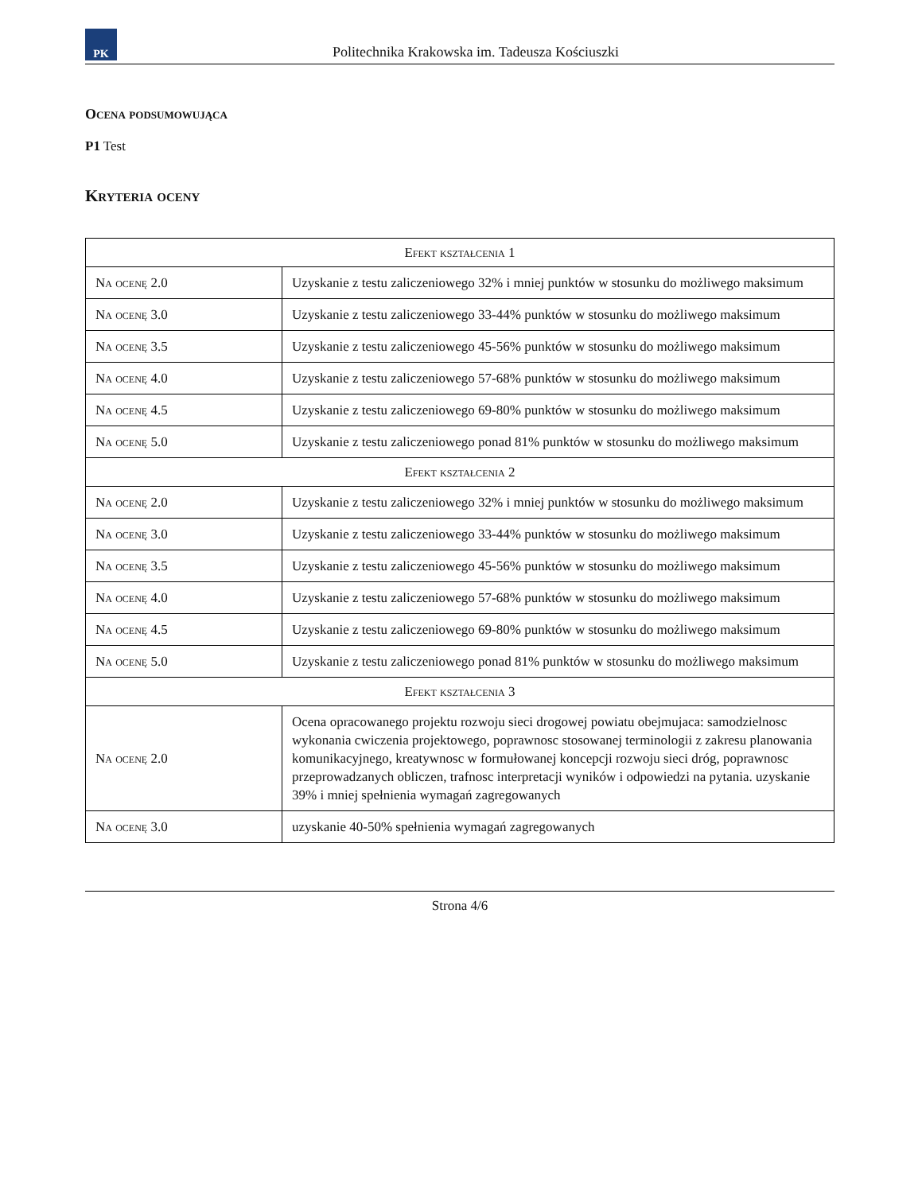PK
Politechnika Krakowska im. Tadeusza Kościuszki
Ocena podsumowująca
P1 Test
Kryteria oceny
| Efekt kształcenia 1 | |
| --- | --- |
| Na ocenę 2.0 | Uzyskanie z testu zaliczeniowego 32% i mniej punktów w stosunku do możliwego maksimum |
| Na ocenę 3.0 | Uzyskanie z testu zaliczeniowego 33-44% punktów w stosunku do możliwego maksimum |
| Na ocenę 3.5 | Uzyskanie z testu zaliczeniowego 45-56% punktów w stosunku do możliwego maksimum |
| Na ocenę 4.0 | Uzyskanie z testu zaliczeniowego 57-68% punktów w stosunku do możliwego maksimum |
| Na ocenę 4.5 | Uzyskanie z testu zaliczeniowego 69-80% punktów w stosunku do możliwego maksimum |
| Na ocenę 5.0 | Uzyskanie z testu zaliczeniowego ponad 81% punktów w stosunku do możliwego maksimum |
| Efekt kształcenia 2 | |
| Na ocenę 2.0 | Uzyskanie z testu zaliczeniowego 32% i mniej punktów w stosunku do możliwego maksimum |
| Na ocenę 3.0 | Uzyskanie z testu zaliczeniowego 33-44% punktów w stosunku do możliwego maksimum |
| Na ocenę 3.5 | Uzyskanie z testu zaliczeniowego 45-56% punktów w stosunku do możliwego maksimum |
| Na ocenę 4.0 | Uzyskanie z testu zaliczeniowego 57-68% punktów w stosunku do możliwego maksimum |
| Na ocenę 4.5 | Uzyskanie z testu zaliczeniowego 69-80% punktów w stosunku do możliwego maksimum |
| Na ocenę 5.0 | Uzyskanie z testu zaliczeniowego ponad 81% punktów w stosunku do możliwego maksimum |
| Efekt kształcenia 3 | |
| Na ocenę 2.0 | Ocena opracowanego projektu rozwoju sieci drogowej powiatu obejmujaca: samodzielnosc wykonania cwiczenia projektowego, poprawnosc stosowanej terminologii z zakresu planowania komunikacyjnego, kreatywnosc w formułowanej koncepcji rozwoju sieci dróg, poprawnosc przeprowadzanych obliczen, trafnosc interpretacji wyników i odpowiedzi na pytania. uzyskanie 39% i mniej spełnienia wymagań zagregowanych |
| Na ocenę 3.0 | uzyskanie 40-50% spełnienia wymagań zagregowanych |
Strona 4/6